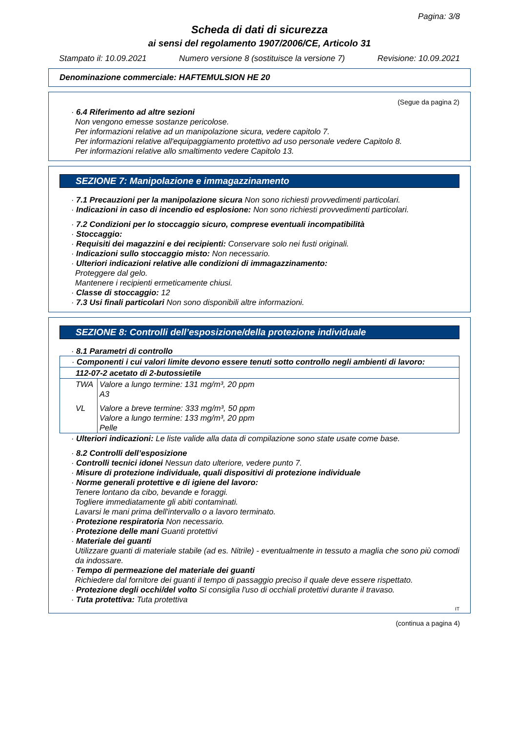Pagina: 3/8
Scheda di dati di sicurezza
ai sensi del regolamento 1907/2006/CE, Articolo 31
Stampato il: 10.09.2021 Numero versione 8 (sostituisce la versione 7) Revisione: 10.09.2021
Denominazione commerciale: HAFTEMULSION HE 20
(Segue da pagina 2)
· 6.4 Riferimento ad altre sezioni
Non vengono emesse sostanze pericolose.
Per informazioni relative ad un manipolazione sicura, vedere capitolo 7.
Per informazioni relative all'equipaggiamento protettivo ad uso personale vedere Capitolo 8.
Per informazioni relative allo smaltimento vedere Capitolo 13.
SEZIONE 7: Manipolazione e immagazzinamento
· 7.1 Precauzioni per la manipolazione sicura Non sono richiesti provvedimenti particolari.
· Indicazioni in caso di incendio ed esplosione: Non sono richiesti provvedimenti particolari.
· 7.2 Condizioni per lo stoccaggio sicuro, comprese eventuali incompatibilità
· Stoccaggio:
· Requisiti dei magazzini e dei recipienti: Conservare solo nei fusti originali.
· Indicazioni sullo stoccaggio misto: Non necessario.
· Ulteriori indicazioni relative alle condizioni di immagazzinamento:
Proteggere dal gelo.
Mantenere i recipienti ermeticamente chiusi.
· Classe di stoccaggio: 12
· 7.3 Usi finali particolari Non sono disponibili altre informazioni.
SEZIONE 8: Controlli dell’esposizione/della protezione individuale
· 8.1 Parametri di controllo
| · Componenti i cui valori limite devono essere tenuti sotto controllo negli ambienti di lavoro: | |
| 112-07-2 acetato di 2-butossietile | |
| TWA | Valore a lungo termine: 131 mg/m³, 20 ppm A3 |
| VL | Valore a breve termine: 333 mg/m³, 50 ppm Valore a lungo termine: 133 mg/m³, 20 ppm Pelle |
· Ulteriori indicazioni: Le liste valide alla data di compilazione sono state usate come base.
· 8.2 Controlli dell’esposizione
· Controlli tecnici idonei Nessun dato ulteriore, vedere punto 7.
· Misure di protezione individuale, quali dispositivi di protezione individuale
· Norme generali protettive e di igiene del lavoro:
Tenere lontano da cibo, bevande e foraggi.
Togliere immediatamente gli abiti contaminati.
Lavarsi le mani prima dell'intervallo o a lavoro terminato.
· Protezione respiratoria Non necessario.
· Protezione delle mani Guanti protettivi
· Materiale dei guanti
Utilizzare guanti di materiale stabile (ad es. Nitrile) - eventualmente in tessuto a maglia che sono più comodi da indossare.
· Tempo di permeazione del materiale dei guanti
Richiedere dal fornitore dei guanti il tempo di passaggio preciso il quale deve essere rispettato.
· Protezione degli occhi/del volto Si consiglia l'uso di occhiali protettivi durante il travaso.
· Tuta protettiva: Tuta protettiva
IT
(continua a pagina 4)